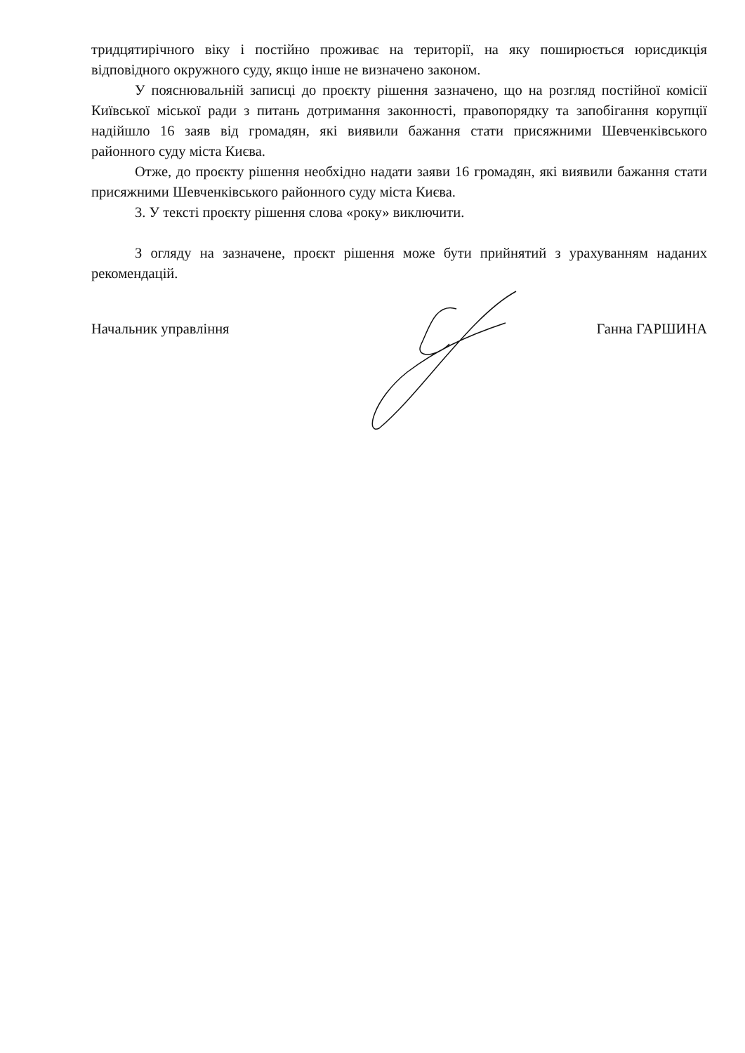тридцятирічного віку і постійно проживає на території, на яку поширюється юрисдикція відповідного окружного суду, якщо інше не визначено законом.
У пояснювальній записці до проєкту рішення зазначено, що на розгляд постійної комісії Київської міської ради з питань дотримання законності, правопорядку та запобігання корупції надійшло 16 заяв від громадян, які виявили бажання стати присяжними Шевченківського районного суду міста Києва.
Отже, до проєкту рішення необхідно надати заяви 16 громадян, які виявили бажання стати присяжними Шевченківського районного суду міста Києва.
3. У тексті проєкту рішення слова «року» виключити.
З огляду на зазначене, проєкт рішення може бути прийнятий з урахуванням наданих рекомендацій.
Начальник управління Ганна ГАРШИНА